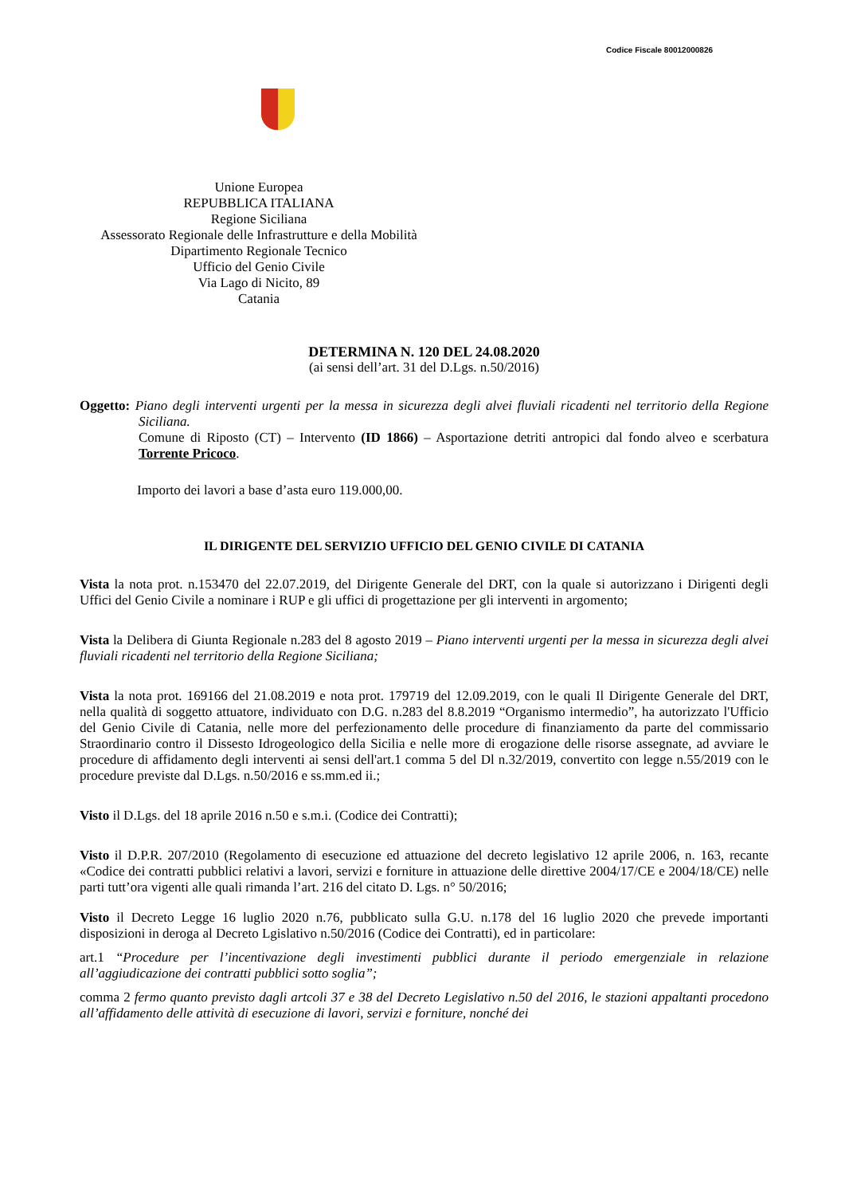Codice Fiscale 80012000826
Unione Europea
REPUBBLICA ITALIANA
Regione Siciliana
Assessorato Regionale delle Infrastrutture e della Mobilità
Dipartimento Regionale Tecnico
Ufficio del Genio Civile
Via Lago di Nicito, 89
Catania
DETERMINA N. 120 DEL 24.08.2020
(ai sensi dell’art. 31 del D.Lgs. n.50/2016)
Oggetto: Piano degli interventi urgenti per la messa in sicurezza degli alvei fluviali ricadenti nel territorio della Regione Siciliana.
Comune di Riposto (CT) – Intervento (ID 1866) – Asportazione detriti antropici dal fondo alveo e scerbatura Torrente Pricoco.
Importo dei lavori a base d’asta euro 119.000,00.
IL DIRIGENTE DEL SERVIZIO UFFICIO DEL GENIO CIVILE DI CATANIA
Vista la nota prot. n.153470 del 22.07.2019, del Dirigente Generale del DRT, con la quale si autorizzano i Dirigenti degli Uffici del Genio Civile a nominare i RUP e gli uffici di progettazione per gli interventi in argomento;
Vista la Delibera di Giunta Regionale n.283 del 8 agosto 2019 – Piano interventi urgenti per la messa in sicurezza degli alvei fluviali ricadenti nel territorio della Regione Siciliana;
Vista la nota prot. 169166 del 21.08.2019 e nota prot. 179719 del 12.09.2019, con le quali Il Dirigente Generale del DRT, nella qualità di soggetto attuatore, individuato con D.G. n.283 del 8.8.2019 “Organismo intermedio”, ha autorizzato l'Ufficio del Genio Civile di Catania, nelle more del perfezionamento delle procedure di finanziamento da parte del commissario Straordinario contro il Dissesto Idrogeologico della Sicilia e nelle more di erogazione delle risorse assegnate, ad avviare le procedure di affidamento degli interventi ai sensi dell'art.1 comma 5 del Dl n.32/2019, convertito con legge n.55/2019 con le procedure previste dal D.Lgs. n.50/2016 e ss.mm.ed ii.;
Visto il D.Lgs. del 18 aprile 2016 n.50 e s.m.i. (Codice dei Contratti);
Visto il D.P.R. 207/2010 (Regolamento di esecuzione ed attuazione del decreto legislativo 12 aprile 2006, n. 163, recante «Codice dei contratti pubblici relativi a lavori, servizi e forniture in attuazione delle direttive 2004/17/CE e 2004/18/CE) nelle parti tutt’ora vigenti alle quali rimanda l’art. 216 del citato D. Lgs. n° 50/2016;
Visto il Decreto Legge 16 luglio 2020 n.76, pubblicato sulla G.U. n.178 del 16 luglio 2020 che prevede importanti disposizioni in deroga al Decreto Lgislativo n.50/2016 (Codice dei Contratti), ed in particolare:
art.1 “Procedure per l’incentivazione degli investimenti pubblici durante il periodo emergenziale in relazione all’aggiudicazione dei contratti pubblici sotto soglia”;
comma 2 fermo quanto previsto dagli artcoli 37 e 38 del Decreto Legislativo n.50 del 2016, le stazioni appaltanti procedono all’affidamento delle attività di esecuzione di lavori, servizi e forniture, nonché dei